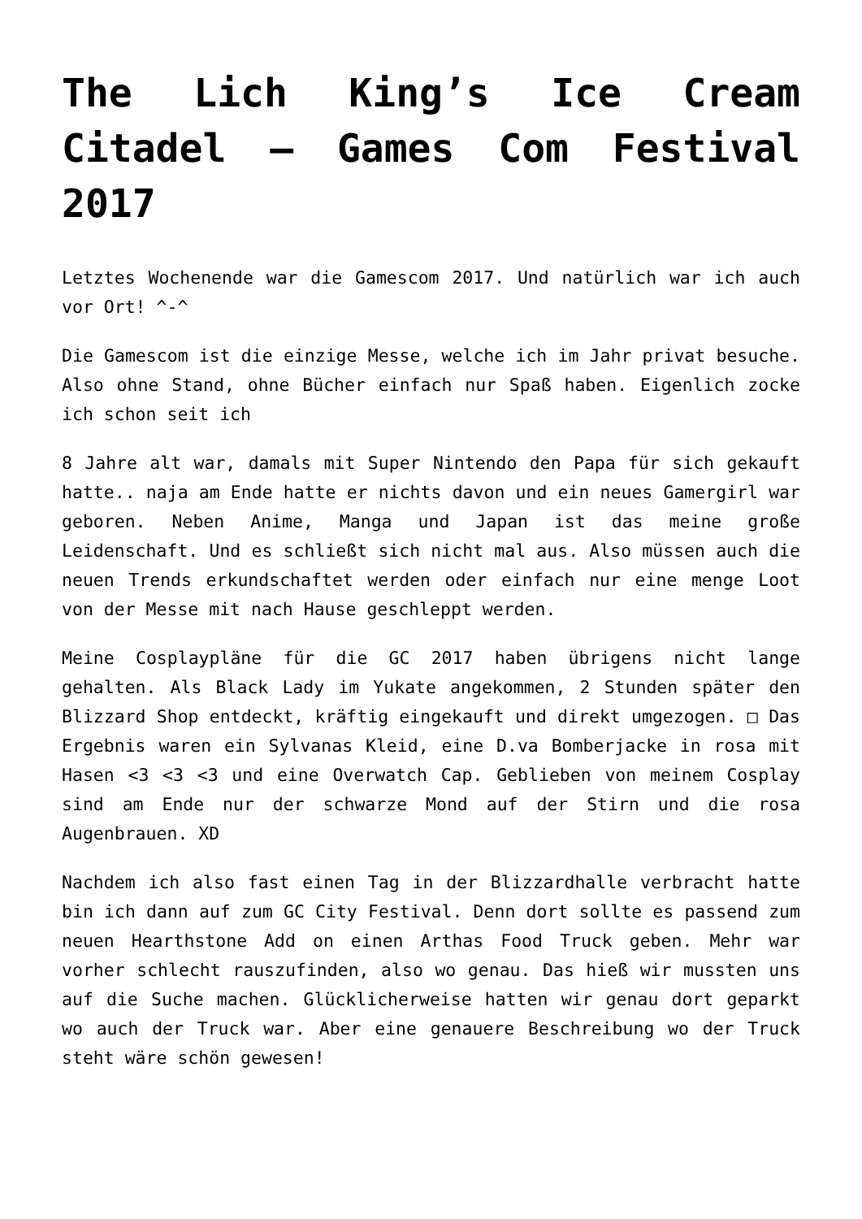The Lich King’s Ice Cream Citadel – Games Com Festival 2017
Letztes Wochenende war die Gamescom 2017. Und natürlich war ich auch vor Ort! ^-^
Die Gamescom ist die einzige Messe, welche ich im Jahr privat besuche. Also ohne Stand, ohne Bücher einfach nur Spaß haben. Eigenlich zocke ich schon seit ich
8 Jahre alt war, damals mit Super Nintendo den Papa für sich gekauft hatte.. naja am Ende hatte er nichts davon und ein neues Gamergirl war geboren. Neben Anime, Manga und Japan ist das meine große Leidenschaft. Und es schließt sich nicht mal aus. Also müssen auch die neuen Trends erkundschaftet werden oder einfach nur eine menge Loot von der Messe mit nach Hause geschleppt werden.
Meine Cosplaypläne für die GC 2017 haben übrigens nicht lange gehalten. Als Black Lady im Yukate angekommen, 2 Stunden später den Blizzard Shop entdeckt, kräftig eingekauft und direkt umgezogen. □ Das Ergebnis waren ein Sylvanas Kleid, eine D.va Bomberjacke in rosa mit Hasen <3 <3 <3 und eine Overwatch Cap. Geblieben von meinem Cosplay sind am Ende nur der schwarze Mond auf der Stirn und die rosa Augenbrauen. XD
Nachdem ich also fast einen Tag in der Blizzardhalle verbracht hatte bin ich dann auf zum GC City Festival. Denn dort sollte es passend zum neuen Hearthstone Add on einen Arthas Food Truck geben. Mehr war vorher schlecht rauszufinden, also wo genau. Das hieß wir mussten uns auf die Suche machen. Glücklicherweise hatten wir genau dort geparkt wo auch der Truck war. Aber eine genauere Beschreibung wo der Truck steht wäre schön gewesen!